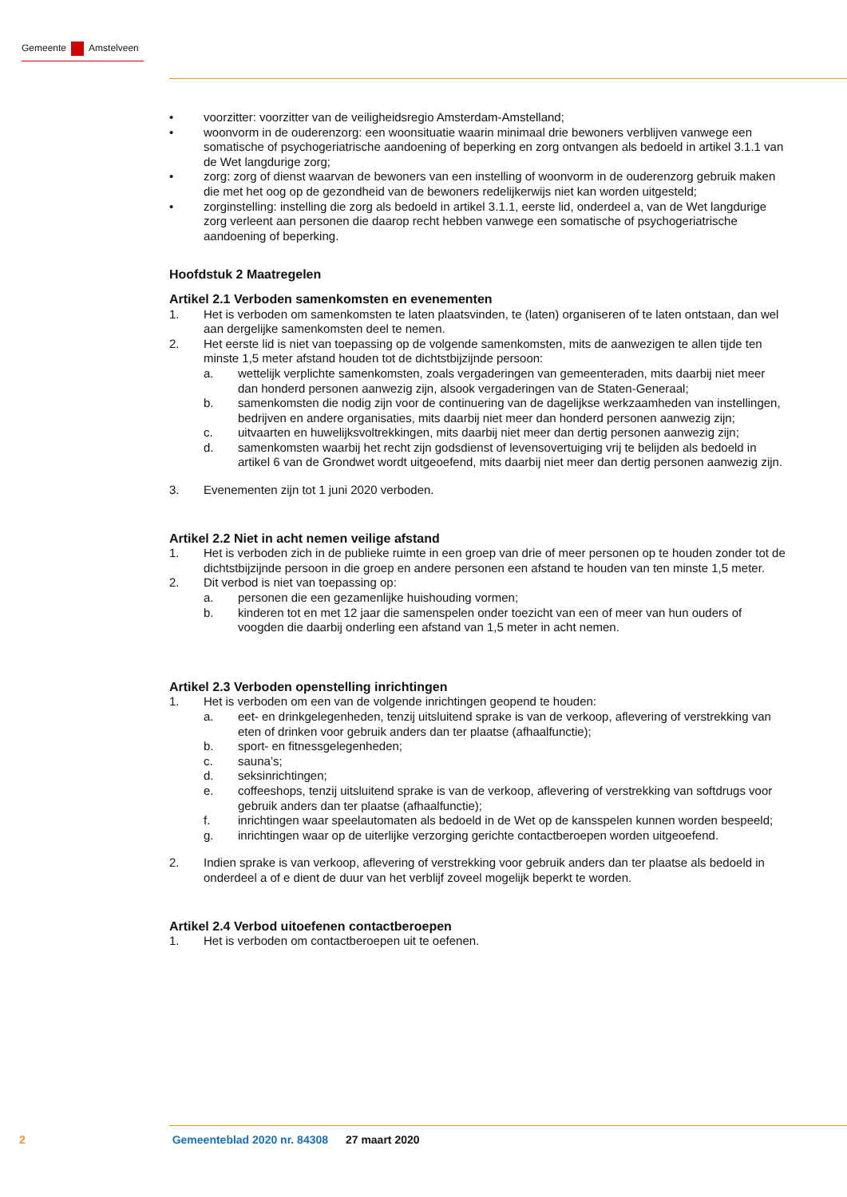Gemeente Amstelveen
• voorzitter: voorzitter van de veiligheidsregio Amsterdam-Amstelland;
• woonvorm in de ouderenzorg: een woonsituatie waarin minimaal drie bewoners verblijven vanwege een somatische of psychogeriatrische aandoening of beperking en zorg ontvangen als bedoeld in artikel 3.1.1 van de Wet langdurige zorg;
• zorg: zorg of dienst waarvan de bewoners van een instelling of woonvorm in de ouderenzorg gebruik maken die met het oog op de gezondheid van de bewoners redelijkerwijs niet kan worden uitgesteld;
• zorginstelling: instelling die zorg als bedoeld in artikel 3.1.1, eerste lid, onderdeel a, van de Wet langdurige zorg verleent aan personen die daarop recht hebben vanwege een somatische of psychogeriatrische aandoening of beperking.
Hoofdstuk 2 Maatregelen
Artikel 2.1 Verboden samenkomsten en evenementen
1. Het is verboden om samenkomsten te laten plaatsvinden, te (laten) organiseren of te laten ontstaan, dan wel aan dergelijke samenkomsten deel te nemen.
2. Het eerste lid is niet van toepassing op de volgende samenkomsten, mits de aanwezigen te allen tijde ten minste 1,5 meter afstand houden tot de dichtstbijzijnde persoon:
a. wettelijk verplichte samenkomsten, zoals vergaderingen van gemeenteraden, mits daarbij niet meer dan honderd personen aanwezig zijn, alsook vergaderingen van de Staten-Generaal;
b. samenkomsten die nodig zijn voor de continuering van de dagelijkse werkzaamheden van instellingen, bedrijven en andere organisaties, mits daarbij niet meer dan honderd personen aanwezig zijn;
c. uitvaarten en huwelijksvoltrekkingen, mits daarbij niet meer dan dertig personen aanwezig zijn;
d. samenkomsten waarbij het recht zijn godsdienst of levensovertuiging vrij te belijden als bedoeld in artikel 6 van de Grondwet wordt uitgeoefend, mits daarbij niet meer dan dertig personen aanwezig zijn.
3. Evenementen zijn tot 1 juni 2020 verboden.
Artikel 2.2 Niet in acht nemen veilige afstand
1. Het is verboden zich in de publieke ruimte in een groep van drie of meer personen op te houden zonder tot de dichtstbijzijnde persoon in die groep en andere personen een afstand te houden van ten minste 1,5 meter.
2. Dit verbod is niet van toepassing op:
a. personen die een gezamenlijke huishouding vormen;
b. kinderen tot en met 12 jaar die samenspelen onder toezicht van een of meer van hun ouders of voogden die daarbij onderling een afstand van 1,5 meter in acht nemen.
Artikel 2.3 Verboden openstelling inrichtingen
1. Het is verboden om een van de volgende inrichtingen geopend te houden:
a. eet- en drinkgelegenheden, tenzij uitsluitend sprake is van de verkoop, aflevering of verstrekking van eten of drinken voor gebruik anders dan ter plaatse (afhaalfunctie);
b. sport- en fitnessgelegenheden;
c. sauna’s;
d. seksinrichtingen;
e. coffeeshops, tenzij uitsluitend sprake is van de verkoop, aflevering of verstrekking van softdrugs voor gebruik anders dan ter plaatse (afhaalfunctie);
f. inrichtingen waar speelautomaten als bedoeld in de Wet op de kansspelen kunnen worden bespeeld;
g. inrichtingen waar op de uiterlijke verzorging gerichte contactberoepen worden uitgeoefend.
2. Indien sprake is van verkoop, aflevering of verstrekking voor gebruik anders dan ter plaatse als bedoeld in onderdeel a of e dient de duur van het verblijf zoveel mogelijk beperkt te worden.
Artikel 2.4 Verbod uitoefenen contactberoepen
1. Het is verboden om contactberoepen uit te oefenen.
2 Gemeenteblad 2020 nr. 84308 27 maart 2020